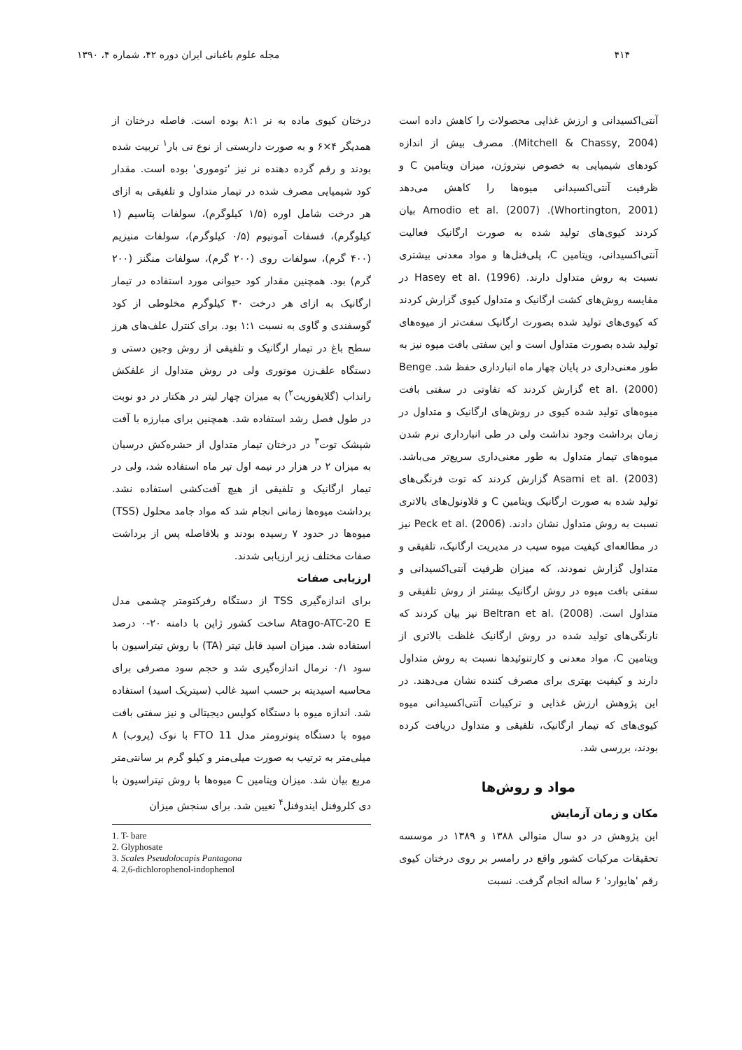۴۱۴ مجله علوم باغبانی ایران دوره ۴۲، شماره ۴، ۱۳۹۰
آنتی‌اکسیدانی و ارزش غذایی محصولات را کاهش داده است (Mitchell & Chassy, 2004). مصرف بیش از اندازه کودهای شیمیایی به خصوص نیتروژن، میزان ویتامین C و ظرفیت آنتی‌اکسیدانی میوه‌ها را کاهش می‌دهد (Whortington, 2001). Amodio et al. (2007) بیان کردند کیوی‌های تولید شده به صورت ارگانیک فعالیت آنتی‌اکسیدانی، ویتامین C، پلی‌فنل‌ها و مواد معدنی بیشتری نسبت به روش متداول دارند. Hasey et al. (1996) در مقایسه روش‌های کشت ارگانیک و متداول کیوی گزارش کردند که کیوی‌های تولید شده بصورت ارگانیک سفت‌تر از میوه‌های تولید شده بصورت متداول است و این سفتی بافت میوه نیز به طور معنی‌داری در پایان چهار ماه انبارداری حفظ شد. Benge et al. (2000) گزارش کردند که تفاوتی در سفتی بافت میوه‌های تولید شده کیوی در روش‌های ارگانیک و متداول در زمان برداشت وجود نداشت ولی در طی انبارداری نرم شدن میوه‌های تیمار متداول به طور معنی‌داری سریع‌تر می‌باشد. Asami et al. (2003) گزارش کردند که توت فرنگی‌های تولید شده به صورت ارگانیک ویتامین C و فلاونول‌های بالاتری نسبت به روش متداول نشان دادند. Peck et al. (2006) نیز در مطالعه‌ای کیفیت میوه سیب در مدیریت ارگانیک، تلفیقی و متداول گزارش نمودند، که میزان ظرفیت آنتی‌اکسیدانی و سفتی بافت میوه در روش ارگانیک بیشتر از روش تلفیقی و متداول است. Beltran et al. (2008) نیز بیان کردند که نارنگی‌های تولید شده در روش ارگانیک غلظت بالاتری از ویتامین C، مواد معدنی و کارتنوئیدها نسبت به روش متداول دارند و کیفیت بهتری برای مصرف کننده نشان می‌دهند. در این پژوهش ارزش غذایی و ترکیبات آنتی‌اکسیدانی میوه کیوی‌های که تیمار ارگانیک، تلفیقی و متداول دریافت کرده بودند، بررسی شد.
مواد و روش‌ها
مکان و زمان آزمایش
این پژوهش در دو سال متوالی ۱۳۸۸ و ۱۳۸۹ در موسسه تحقیقات مرکبات کشور واقع در رامسر بر روی درختان کیوی رقم 'هایوارد' ۶ ساله انجام گرفت. نسبت
درختان کیوی ماده به نر ۸:۱ بوده است. فاصله درختان از همدیگر ۴×۶ و به صورت داربستی از نوع تی بار<sup>۱</sup> تربیت شده بودند و رقم گرده دهنده نر نیز 'توموری' بوده است. مقدار کود شیمیایی مصرف شده در تیمار متداول و تلفیقی به ازای هر درخت شامل اوره (۱/۵ کیلوگرم)، سولفات پتاسیم (۱ کیلوگرم)، فسفات آمونیوم (۰/۵ کیلوگرم)، سولفات منیزیم (۴۰۰ گرم)، سولفات روی (۲۰۰ گرم)، سولفات منگنز (۲۰۰ گرم) بود. همچنین مقدار کود حیوانی مورد استفاده در تیمار ارگانیک به ازای هر درخت ۳۰ کیلوگرم مخلوطی از کود گوسفندی و گاوی به نسبت ۱:۱ بود. برای کنترل علف‌های هرز سطح باغ در تیمار ارگانیک و تلفیقی از روش وجین دستی و دستگاه علف‌زن موتوری ولی در روش متداول از علفکش رانداب (گلایفوزیت<sup>۲</sup>) به میزان چهار لیتر در هکتار در دو نوبت در طول فصل رشد استفاده شد. همچنین برای مبارزه با آفت شپشک توت<sup>۳</sup> در درختان تیمار متداول از حشره‌کش درسبان به میزان ۲ در هزار در نیمه اول تیر ماه استفاده شد، ولی در تیمار ارگانیک و تلفیقی از هیچ آفت‌کشی استفاده نشد. برداشت میوه‌ها زمانی انجام شد که مواد جامد محلول (TSS) میوه‌ها در حدود ۷ رسیده بودند و بلافاصله پس از برداشت صفات مختلف زیر ارزیابی شدند.
ارزیابی صفات
برای اندازه‌گیری TSS از دستگاه رفرکتومتر چشمی مدل Atago-ATC-20 E ساخت کشور ژاپن با دامنه ۲۰-۰ درصد استفاده شد. میزان اسید قابل تیتر (TA) با روش تیتراسیون با سود ۰/۱ نرمال اندازه‌گیری شد و حجم سود مصرفی برای محاسبه اسیدیته بر حسب اسید غالب (سیتریک اسید) استفاده شد. اندازه میوه با دستگاه کولیس دیجیتالی و نیز سفتی بافت میوه با دستگاه پنوترومتر مدل FTO 11 با نوک (پروب) ۸ میلی‌متر به ترتیب به صورت میلی‌متر و کیلو گرم بر سانتی‌متر مربع بیان شد. میزان ویتامین C میوه‌ها با روش تیتراسیون با دی کلروفنل ایندوفنل<sup>۴</sup> تعیین شد. برای سنجش میزان
1. T- bare
2. Glyphosate
3. Scales Pseudolocapis Pantagona
4. 2,6-dichlorophenol-indophenol